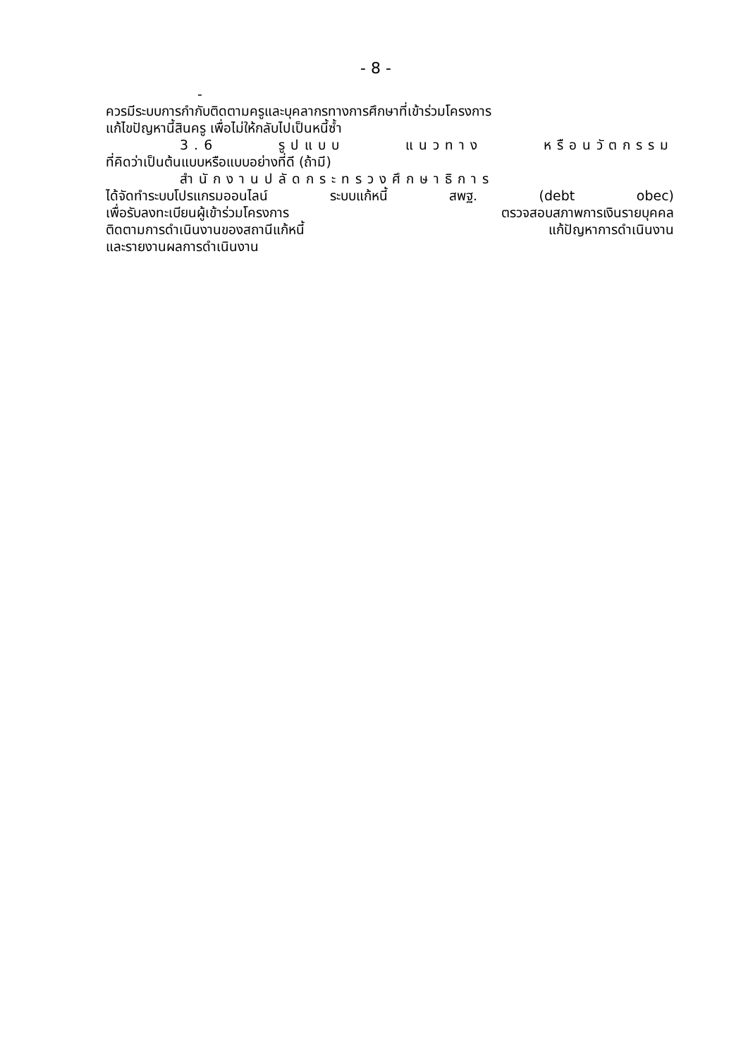- 8 -
-
ควรมีระบบการกำกับติดตามครูและบุคลากรทางการศึกษาที่เข้าร่วมโครงการ
แก้ไขปัญหานี้สินครู เพื่อไม่ให้กลับไปเป็นหนี้ซ้ำ
3.6 รูปแบบ แนวทาง หรือนวัตกรรม
ที่คิดว่าเป็นต้นแบบหรือแบบอย่างที่ดี (ถ้ามี)
สำนักงานปลัดกระทรวงศึกษาธิการ
ได้จัดทำระบบโปรแกรมออนไลน์ ระบบแก้หนี้ สพฐ. (debt obec)
เพื่อรับลงทะเบียนผู้เข้าร่วมโครงการ ตรวจสอบสภาพการเงินรายบุคคล
ติดตามการดำเนินงานของสถานีแก้หนี้ แก้ปัญหาการดำเนินงาน
และรายงานผลการดำเนินงาน